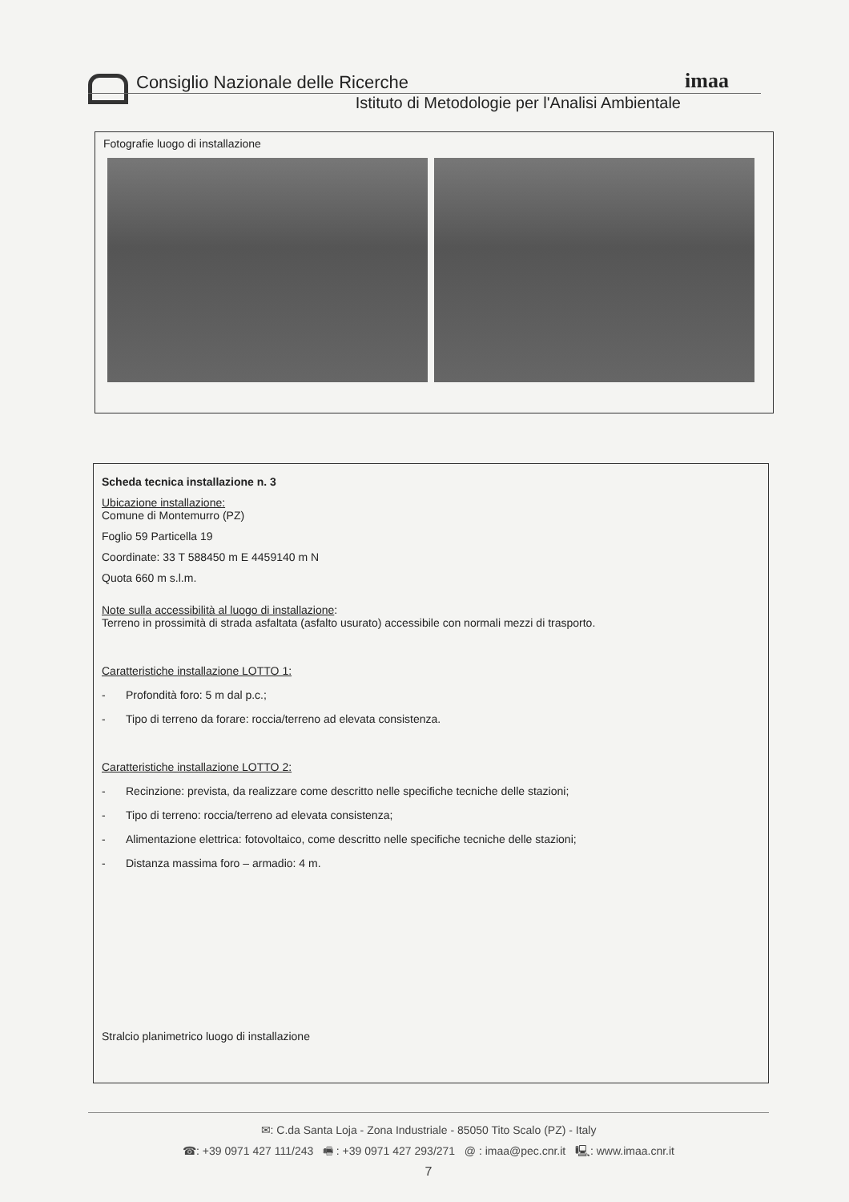imaa
Consiglio Nazionale delle Ricerche
Istituto di Metodologie per l'Analisi Ambientale
Fotografie luogo di installazione
Scheda tecnica installazione n. 3
Ubicazione installazione:
Comune di Montemurro (PZ)
Foglio 59 Particella 19
Coordinate: 33 T 588450 m E 4459140 m N
Quota 660 m s.l.m.
Note sulla accessibilità al luogo di installazione:
Terreno in prossimità di strada asfaltata (asfalto usurato) accessibile con normali mezzi di trasporto.
Caratteristiche installazione LOTTO 1:
- Profondità foro: 5 m dal p.c.;
- Tipo di terreno da forare: roccia/terreno ad elevata consistenza.
Caratteristiche installazione LOTTO 2:
- Recinzione: prevista, da realizzare come descritto nelle specifiche tecniche delle stazioni;
- Tipo di terreno: roccia/terreno ad elevata consistenza;
- Alimentazione elettrica: fotovoltaico, come descritto nelle specifiche tecniche delle stazioni;
- Distanza massima foro – armadio: 4 m.
Stralcio planimetrico luogo di installazione
✉: C.da Santa Loja - Zona Industriale - 85050 Tito Scalo (PZ) - Italy
☎: +39 0971 427 111/243 🖷 : +39 0971 427 293/271 @ : imaa@pec.cnr.it 🖳: www.imaa.cnr.it
7